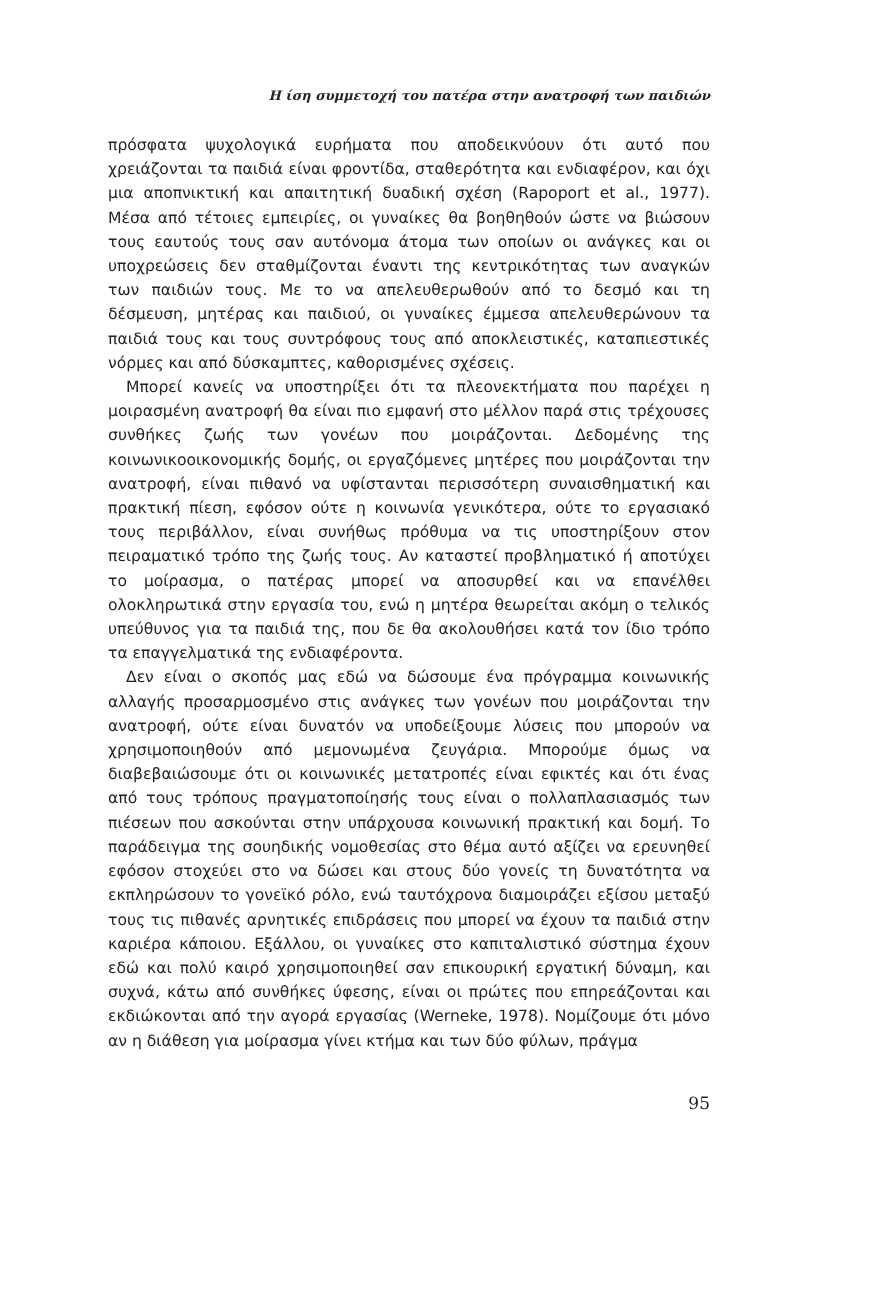Η ίση συμμετοχή του πατέρα στην ανατροφή των παιδιών
πρόσφατα ψυχολογικά ευρήματα που αποδεικνύουν ότι αυτό που χρειάζονται τα παιδιά είναι φροντίδα, σταθερότητα και ενδιαφέρον, και όχι μια αποπνικτική και απαιτητική δυαδική σχέση (Rapoport et al., 1977). Μέσα από τέτοιες εμπειρίες, οι γυναίκες θα βοηθηθούν ώστε να βιώσουν τους εαυτούς τους σαν αυτόνομα άτομα των οποίων οι ανάγκες και οι υποχρεώσεις δεν σταθμίζονται έναντι της κεντρικότητας των αναγκών των παιδιών τους. Με το να απελευθερωθούν από το δεσμό και τη δέσμευση, μητέρας και παιδιού, οι γυναίκες έμμεσα απελευθερώνουν τα παιδιά τους και τους συντρόφους τους από αποκλειστικές, καταπιεστικές νόρμες και από δύσκαμπτες, καθορισμένες σχέσεις.
Μπορεί κανείς να υποστηρίξει ότι τα πλεονεκτήματα που παρέχει η μοιρασμένη ανατροφή θα είναι πιο εμφανή στο μέλλον παρά στις τρέχουσες συνθήκες ζωής των γονέων που μοιράζονται. Δεδομένης της κοινωνικοοικονομικής δομής, οι εργαζόμενες μητέρες που μοιράζονται την ανατροφή, είναι πιθανό να υφίστανται περισσότερη συναισθηματική και πρακτική πίεση, εφόσον ούτε η κοινωνία γενικότερα, ούτε το εργασιακό τους περιβάλλον, είναι συνήθως πρόθυμα να τις υποστηρίξουν στον πειραματικό τρόπο της ζωής τους. Αν καταστεί προβληματικό ή αποτύχει το μοίρασμα, ο πατέρας μπορεί να αποσυρθεί και να επανέλθει ολοκληρωτικά στην εργασία του, ενώ η μητέρα θεωρείται ακόμη ο τελικός υπεύθυνος για τα παιδιά της, που δε θα ακολουθήσει κατά τον ίδιο τρόπο τα επαγγελματικά της ενδιαφέροντα.
Δεν είναι ο σκοπός μας εδώ να δώσουμε ένα πρόγραμμα κοινωνικής αλλαγής προσαρμοσμένο στις ανάγκες των γονέων που μοιράζονται την ανατροφή, ούτε είναι δυνατόν να υποδείξουμε λύσεις που μπορούν να χρησιμοποιηθούν από μεμονωμένα ζευγάρια. Μπορούμε όμως να διαβεβαιώσουμε ότι οι κοινωνικές μετατροπές είναι εφικτές και ότι ένας από τους τρόπους πραγματοποίησής τους είναι ο πολλαπλασιασμός των πιέσεων που ασκούνται στην υπάρχουσα κοινωνική πρακτική και δομή. Το παράδειγμα της σουηδικής νομοθεσίας στο θέμα αυτό αξίζει να ερευνηθεί εφόσον στοχεύει στο να δώσει και στους δύο γονείς τη δυνατότητα να εκπληρώσουν το γονεϊκό ρόλο, ενώ ταυτόχρονα διαμοιράζει εξίσου μεταξύ τους τις πιθανές αρνητικές επιδράσεις που μπορεί να έχουν τα παιδιά στην καριέρα κάποιου. Εξάλλου, οι γυναίκες στο καπιταλιστικό σύστημα έχουν εδώ και πολύ καιρό χρησιμοποιηθεί σαν επικουρική εργατική δύναμη, και συχνά, κάτω από συνθήκες ύφεσης, είναι οι πρώτες που επηρεάζονται και εκδιώκονται από την αγορά εργασίας (Werneke, 1978). Νομίζουμε ότι μόνο αν η διάθεση για μοίρασμα γίνει κτήμα και των δύο φύλων, πράγμα
95